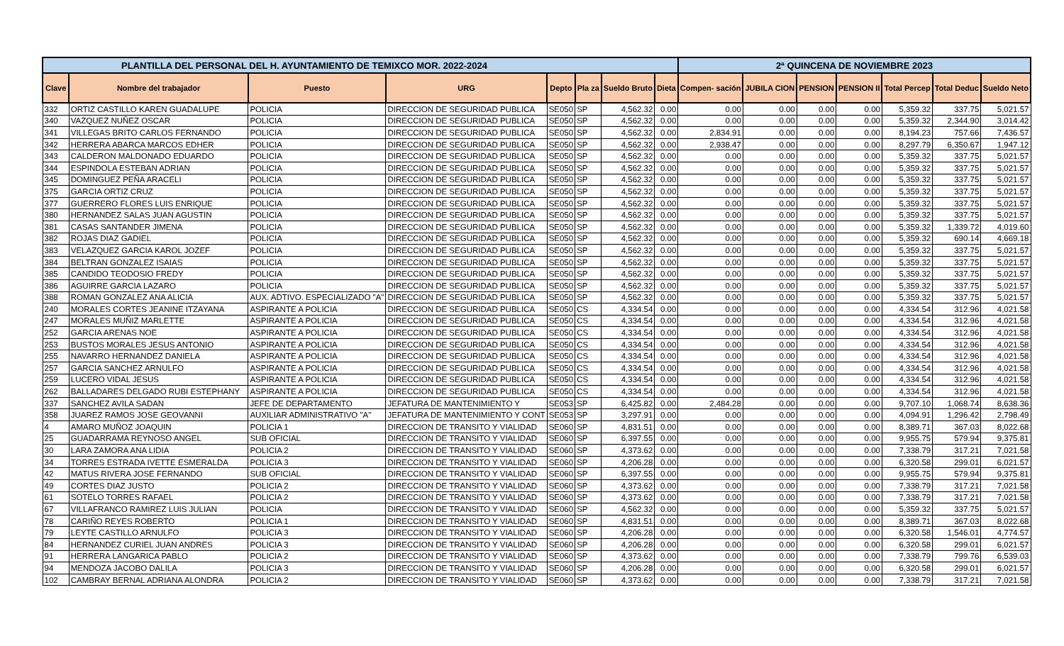| PLANTILLA DEL PERSONAL DEL H. AYUNTAMIENTO DE TEMIXCO MOR. 2022-2024 | | | | | | | | 2ª QUINCENA DE NOVIEMBRE 2023 | | | | | | |
| Clave | Nombre del trabajador | Puesto | URG | Depto | Pla za | Sueldo Bruto | Dieta | Compen- sación | JUBILA CION | PENSION | PENSION II | Total Percep | Total Deduc | Sueldo Neto |
| 332 | ORTIZ CASTILLO KAREN GUADALUPE | POLICIA | DIRECCION DE SEGURIDAD PUBLICA | SE050 | SP | 4,562.32 | 0.00 | 0.00 | 0.00 | 0.00 | 0.00 | 5,359.32 | 337.75 | 5,021.57 |
| 340 | VAZQUEZ NUÑEZ OSCAR | POLICIA | DIRECCION DE SEGURIDAD PUBLICA | SE050 | SP | 4,562.32 | 0.00 | 0.00 | 0.00 | 0.00 | 0.00 | 5,359.32 | 2,344.90 | 3,014.42 |
| 341 | VILLEGAS BRITO CARLOS FERNANDO | POLICIA | DIRECCION DE SEGURIDAD PUBLICA | SE050 | SP | 4,562.32 | 0.00 | 2,834.91 | 0.00 | 0.00 | 0.00 | 8,194.23 | 757.66 | 7,436.57 |
| 342 | HERRERA ABARCA MARCOS EDHER | POLICIA | DIRECCION DE SEGURIDAD PUBLICA | SE050 | SP | 4,562.32 | 0.00 | 2,938.47 | 0.00 | 0.00 | 0.00 | 8,297.79 | 6,350.67 | 1,947.12 |
| 343 | CALDERON MALDONADO EDUARDO | POLICIA | DIRECCION DE SEGURIDAD PUBLICA | SE050 | SP | 4,562.32 | 0.00 | 0.00 | 0.00 | 0.00 | 0.00 | 5,359.32 | 337.75 | 5,021.57 |
| 344 | ESPINDOLA ESTEBAN ADRIAN | POLICIA | DIRECCION DE SEGURIDAD PUBLICA | SE050 | SP | 4,562.32 | 0.00 | 0.00 | 0.00 | 0.00 | 0.00 | 5,359.32 | 337.75 | 5,021.57 |
| 345 | DOMINGUEZ PEÑA ARACELI | POLICIA | DIRECCION DE SEGURIDAD PUBLICA | SE050 | SP | 4,562.32 | 0.00 | 0.00 | 0.00 | 0.00 | 0.00 | 5,359.32 | 337.75 | 5,021.57 |
| 375 | GARCIA ORTIZ CRUZ | POLICIA | DIRECCION DE SEGURIDAD PUBLICA | SE050 | SP | 4,562.32 | 0.00 | 0.00 | 0.00 | 0.00 | 0.00 | 5,359.32 | 337.75 | 5,021.57 |
| 377 | GUERRERO FLORES LUIS ENRIQUE | POLICIA | DIRECCION DE SEGURIDAD PUBLICA | SE050 | SP | 4,562.32 | 0.00 | 0.00 | 0.00 | 0.00 | 0.00 | 5,359.32 | 337.75 | 5,021.57 |
| 380 | HERNANDEZ SALAS JUAN AGUSTIN | POLICIA | DIRECCION DE SEGURIDAD PUBLICA | SE050 | SP | 4,562.32 | 0.00 | 0.00 | 0.00 | 0.00 | 0.00 | 5,359.32 | 337.75 | 5,021.57 |
| 381 | CASAS SANTANDER JIMENA | POLICIA | DIRECCION DE SEGURIDAD PUBLICA | SE050 | SP | 4,562.32 | 0.00 | 0.00 | 0.00 | 0.00 | 0.00 | 5,359.32 | 1,339.72 | 4,019.60 |
| 382 | ROJAS DIAZ GADIEL | POLICIA | DIRECCION DE SEGURIDAD PUBLICA | SE050 | SP | 4,562.32 | 0.00 | 0.00 | 0.00 | 0.00 | 0.00 | 5,359.32 | 690.14 | 4,669.18 |
| 383 | VELAZQUEZ GARCIA KAROL JOZEF | POLICIA | DIRECCION DE SEGURIDAD PUBLICA | SE050 | SP | 4,562.32 | 0.00 | 0.00 | 0.00 | 0.00 | 0.00 | 5,359.32 | 337.75 | 5,021.57 |
| 384 | BELTRAN GONZALEZ ISAIAS | POLICIA | DIRECCION DE SEGURIDAD PUBLICA | SE050 | SP | 4,562.32 | 0.00 | 0.00 | 0.00 | 0.00 | 0.00 | 5,359.32 | 337.75 | 5,021.57 |
| 385 | CANDIDO TEODOSIO FREDY | POLICIA | DIRECCION DE SEGURIDAD PUBLICA | SE050 | SP | 4,562.32 | 0.00 | 0.00 | 0.00 | 0.00 | 0.00 | 5,359.32 | 337.75 | 5,021.57 |
| 386 | AGUIRRE GARCIA LAZARO | POLICIA | DIRECCION DE SEGURIDAD PUBLICA | SE050 | SP | 4,562.32 | 0.00 | 0.00 | 0.00 | 0.00 | 0.00 | 5,359.32 | 337.75 | 5,021.57 |
| 388 | ROMAN GONZALEZ ANA ALICIA | AUX. ADTIVO. ESPECIALIZADO "A" | DIRECCION DE SEGURIDAD PUBLICA | SE050 | SP | 4,562.32 | 0.00 | 0.00 | 0.00 | 0.00 | 0.00 | 5,359.32 | 337.75 | 5,021.57 |
| 240 | MORALES CORTES JEANINE ITZAYANA | ASPIRANTE A POLICIA | DIRECCION DE SEGURIDAD PUBLICA | SE050 | CS | 4,334.54 | 0.00 | 0.00 | 0.00 | 0.00 | 0.00 | 4,334.54 | 312.96 | 4,021.58 |
| 247 | MORALES MUÑIZ MARLETTE | ASPIRANTE A POLICIA | DIRECCION DE SEGURIDAD PUBLICA | SE050 | CS | 4,334.54 | 0.00 | 0.00 | 0.00 | 0.00 | 0.00 | 4,334.54 | 312.96 | 4,021.58 |
| 252 | GARCIA ARENAS NOE | ASPIRANTE A POLICIA | DIRECCION DE SEGURIDAD PUBLICA | SE050 | CS | 4,334.54 | 0.00 | 0.00 | 0.00 | 0.00 | 0.00 | 4,334.54 | 312.96 | 4,021.58 |
| 253 | BUSTOS MORALES JESUS ANTONIO | ASPIRANTE A POLICIA | DIRECCION DE SEGURIDAD PUBLICA | SE050 | CS | 4,334.54 | 0.00 | 0.00 | 0.00 | 0.00 | 0.00 | 4,334.54 | 312.96 | 4,021.58 |
| 255 | NAVARRO HERNANDEZ DANIELA | ASPIRANTE A POLICIA | DIRECCION DE SEGURIDAD PUBLICA | SE050 | CS | 4,334.54 | 0.00 | 0.00 | 0.00 | 0.00 | 0.00 | 4,334.54 | 312.96 | 4,021.58 |
| 257 | GARCIA SANCHEZ ARNULFO | ASPIRANTE A POLICIA | DIRECCION DE SEGURIDAD PUBLICA | SE050 | CS | 4,334.54 | 0.00 | 0.00 | 0.00 | 0.00 | 0.00 | 4,334.54 | 312.96 | 4,021.58 |
| 259 | LUCERO VIDAL JESUS | ASPIRANTE A POLICIA | DIRECCION DE SEGURIDAD PUBLICA | SE050 | CS | 4,334.54 | 0.00 | 0.00 | 0.00 | 0.00 | 0.00 | 4,334.54 | 312.96 | 4,021.58 |
| 262 | BALLADARES DELGADO RUBI ESTEPHANY | ASPIRANTE A POLICIA | DIRECCION DE SEGURIDAD PUBLICA | SE050 | CS | 4,334.54 | 0.00 | 0.00 | 0.00 | 0.00 | 0.00 | 4,334.54 | 312.96 | 4,021.58 |
| 337 | SANCHEZ AVILA SADAN | JEFE DE DEPARTAMENTO | JEFATURA DE MANTENIMIENTO Y | SE053 | SP | 6,425.82 | 0.00 | 2,484.28 | 0.00 | 0.00 | 0.00 | 9,707.10 | 1,068.74 | 8,638.36 |
| 358 | JUAREZ RAMOS JOSE GEOVANNI | AUXILIAR ADMINISTRATIVO "A" | JEFATURA DE MANTENIMIENTO Y CONT | SE053 | SP | 3,297.91 | 0.00 | 0.00 | 0.00 | 0.00 | 0.00 | 4,094.91 | 1,296.42 | 2,798.49 |
| 4 | AMARO MUÑOZ JOAQUIN | POLICIA 1 | DIRECCION DE TRANSITO Y VIALIDAD | SE060 | SP | 4,831.51 | 0.00 | 0.00 | 0.00 | 0.00 | 0.00 | 8,389.71 | 367.03 | 8,022.68 |
| 25 | GUADARRAMA REYNOSO ANGEL | SUB OFICIAL | DIRECCION DE TRANSITO Y VIALIDAD | SE060 | SP | 6,397.55 | 0.00 | 0.00 | 0.00 | 0.00 | 0.00 | 9,955.75 | 579.94 | 9,375.81 |
| 30 | LARA ZAMORA ANA LIDIA | POLICIA 2 | DIRECCION DE TRANSITO Y VIALIDAD | SE060 | SP | 4,373.62 | 0.00 | 0.00 | 0.00 | 0.00 | 0.00 | 7,338.79 | 317.21 | 7,021.58 |
| 34 | TORRES ESTRADA IVETTE ESMERALDA | POLICIA 3 | DIRECCION DE TRANSITO Y VIALIDAD | SE060 | SP | 4,206.28 | 0.00 | 0.00 | 0.00 | 0.00 | 0.00 | 6,320.58 | 299.01 | 6,021.57 |
| 42 | MATUS RIVERA JOSE FERNANDO | SUB OFICIAL | DIRECCION DE TRANSITO Y VIALIDAD | SE060 | SP | 6,397.55 | 0.00 | 0.00 | 0.00 | 0.00 | 0.00 | 9,955.75 | 579.94 | 9,375.81 |
| 49 | CORTES DIAZ JUSTO | POLICIA 2 | DIRECCION DE TRANSITO Y VIALIDAD | SE060 | SP | 4,373.62 | 0.00 | 0.00 | 0.00 | 0.00 | 0.00 | 7,338.79 | 317.21 | 7,021.58 |
| 61 | SOTELO TORRES RAFAEL | POLICIA 2 | DIRECCION DE TRANSITO Y VIALIDAD | SE060 | SP | 4,373.62 | 0.00 | 0.00 | 0.00 | 0.00 | 0.00 | 7,338.79 | 317.21 | 7,021.58 |
| 67 | VILLAFRANCO RAMIREZ LUIS JULIAN | POLICIA | DIRECCION DE TRANSITO Y VIALIDAD | SE060 | SP | 4,562.32 | 0.00 | 0.00 | 0.00 | 0.00 | 0.00 | 5,359.32 | 337.75 | 5,021.57 |
| 78 | CARIÑO REYES ROBERTO | POLICIA 1 | DIRECCION DE TRANSITO Y VIALIDAD | SE060 | SP | 4,831.51 | 0.00 | 0.00 | 0.00 | 0.00 | 0.00 | 8,389.71 | 367.03 | 8,022.68 |
| 79 | LEYTE CASTILLO ARNULFO | POLICIA 3 | DIRECCION DE TRANSITO Y VIALIDAD | SE060 | SP | 4,206.28 | 0.00 | 0.00 | 0.00 | 0.00 | 0.00 | 6,320.58 | 1,546.01 | 4,774.57 |
| 84 | HERNANDEZ CURIEL JUAN ANDRES | POLICIA 3 | DIRECCION DE TRANSITO Y VIALIDAD | SE060 | SP | 4,206.28 | 0.00 | 0.00 | 0.00 | 0.00 | 0.00 | 6,320.58 | 299.01 | 6,021.57 |
| 91 | HERRERA LANGARICA PABLO | POLICIA 2 | DIRECCION DE TRANSITO Y VIALIDAD | SE060 | SP | 4,373.62 | 0.00 | 0.00 | 0.00 | 0.00 | 0.00 | 7,338.79 | 799.76 | 6,539.03 |
| 94 | MENDOZA JACOBO DALILA | POLICIA 3 | DIRECCION DE TRANSITO Y VIALIDAD | SE060 | SP | 4,206.28 | 0.00 | 0.00 | 0.00 | 0.00 | 0.00 | 6,320.58 | 299.01 | 6,021.57 |
| 102 | CAMBRAY BERNAL ADRIANA ALONDRA | POLICIA 2 | DIRECCION DE TRANSITO Y VIALIDAD | SE060 | SP | 4,373.62 | 0.00 | 0.00 | 0.00 | 0.00 | 0.00 | 7,338.79 | 317.21 | 7,021.58 |